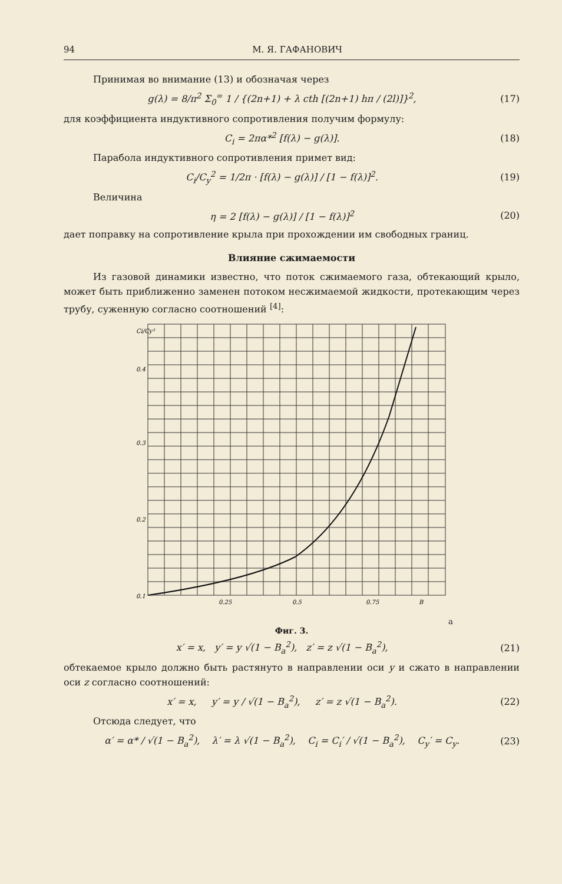94 М. Я. ГАФАНОВИЧ
Принимая во внимание (13) и обозначая через
g(λ) = 8/π<sup>2</sup> Σ<sub>0</sub><sup>∞</sup> 1 / {(2n+1) + λ cth [(2n+1) hπ / (2l)]}<sup>2</sup>, (17)
для коэффициента индуктивного сопротивления получим формулу:
C<sub>i</sub> = 2πα*<sup>2</sup> [f(λ) − g(λ)]. (18)
Парабола индуктивного сопротивления примет вид:
C<sub>i</sub>/C<sub>y</sub><sup>2</sup> = 1/2π · [f(λ) − g(λ)] / [1 − f(λ)]<sup>2</sup>. (19)
Величина
η = 2 [f(λ) − g(λ)] / [1 − f(λ)]<sup>2</sup> (20)
дает поправку на сопротивление крыла при прохождении им свободных границ.
Влияние сжимаемости
Из газовой динамики известно, что поток сжимаемого газа, обтекающий крыло, может быть приближенно заменен потоком несжимаемой жидкости, протекающим через трубу, суженную согласно соотношений <sup>[4]</sup>:
Ci/Cy²
0.4
0.3
0.2
0.1
0.25
0.5
0.75
Ba
Фиг. 3.
x′ = x, y′ = y √(1 − B<sub>a</sub><sup>2</sup>), z′ = z √(1 − B<sub>a</sub><sup>2</sup>), (21)
обтекаемое крыло должно быть растянуто в направлении оси y и сжато в направлении оси z согласно соотношений:
x′ = x, y′ = y / √(1 − B<sub>a</sub><sup>2</sup>), z′ = z √(1 − B<sub>a</sub><sup>2</sup>). (22)
Отсюда следует, что
α′ = α* / √(1 − B<sub>a</sub><sup>2</sup>), λ′ = λ √(1 − B<sub>a</sub><sup>2</sup>), C<sub>i</sub> = C<sub>i</sub>′ / √(1 − B<sub>a</sub><sup>2</sup>), C<sub>y</sub>′ = C<sub>y</sub>. (23)